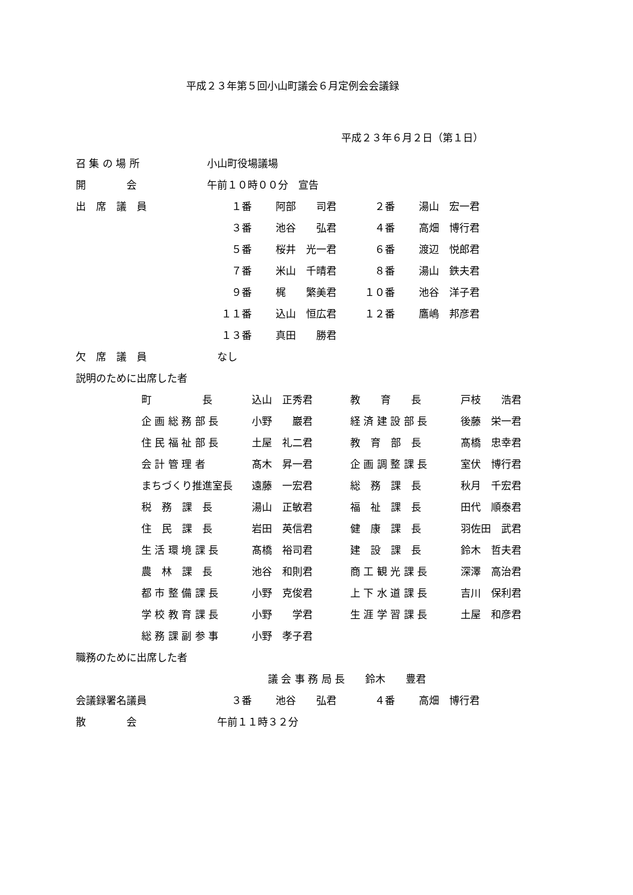平成２３年第５回小山町議会６月定例会会議録
平成２３年６月２日（第１日）
| 召 集 の 場 所 | 小山町役場議場 | | | |
| 開 会 | 午前１０時００分 宣告 | | | |
| 出 席 議 員 | １番 | 阿部 司君 | ２番 | 湯山 宏一君 |
| | ３番 | 池谷 弘君 | ４番 | 高畑 博行君 |
| | ５番 | 桜井 光一君 | ６番 | 渡辺 悦郎君 |
| | ７番 | 米山 千晴君 | ８番 | 湯山 鉄夫君 |
| | ９番 | 梶 繁美君 | １０番 | 池谷 洋子君 |
| | １１番 | 込山 恒広君 | １２番 | 鷹嶋 邦彦君 |
| | １３番 | 真田 勝君 | | |
| 欠 席 議 員 | なし | | | |
| 説明のために出席した者 | | | | |
| 町 長 | 込山 正秀君 | 教 育 長 | 戸枝 浩君 |
| 企 画 総 務 部 長 | 小野 巖君 | 経 済 建 設 部 長 | 後藤 栄一君 |
| 住 民 福 祉 部 長 | 土屋 礼二君 | 教 育 部 長 | 髙橋 忠幸君 |
| 会 計 管 理 者 | 髙木 昇一君 | 企 画 調 整 課 長 | 室伏 博行君 |
| まちづくり推進室長 | 遠藤 一宏君 | 総 務 課 長 | 秋月 千宏君 |
| 税 務 課 長 | 湯山 正敏君 | 福 祉 課 長 | 田代 順泰君 |
| 住 民 課 長 | 岩田 英信君 | 健 康 課 長 | 羽佐田 武君 |
| 生 活 環 境 課 長 | 髙橋 裕司君 | 建 設 課 長 | 鈴木 哲夫君 |
| 農 林 課 長 | 池谷 和則君 | 商 工 観 光 課 長 | 深澤 高治君 |
| 都 市 整 備 課 長 | 小野 克俊君 | 上 下 水 道 課 長 | 吉川 保利君 |
| 学 校 教 育 課 長 | 小野 学君 | 生 涯 学 習 課 長 | 土屋 和彦君 |
| 総 務 課 副 参 事 | 小野 孝子君 | | |
| 職務のために出席した者 | | | | |
| | 議 会 事 務 局 長 鈴木 豊君 | | | |
| 会議録署名議員 | ３番 | 池谷 弘君 | ４番 | 高畑 博行君 |
| 散 会 | 午前１１時３２分 | | | |